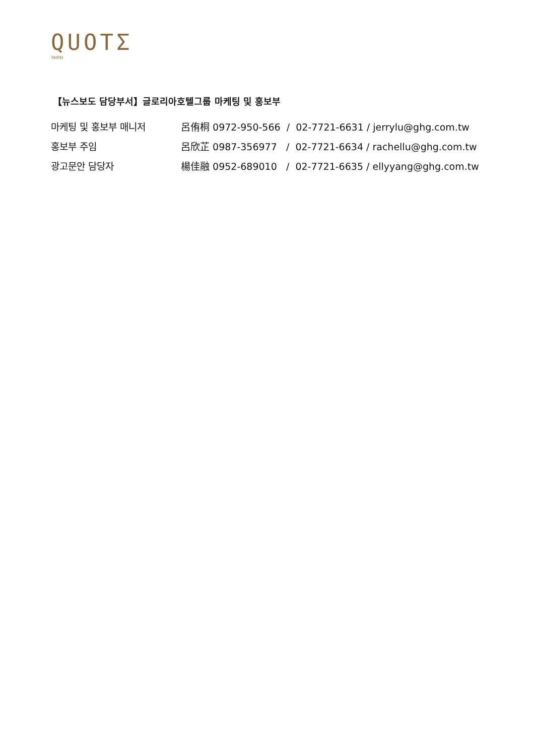QUOTΣ
TAIPEI
【뉴스보도 담당부서】글로리아호텔그룹 마케팅 및 홍보부
| 마케팅 및 홍보부 매니저 | 呂侑桐 0972-950-566 / 02-7721-6631 / jerrylu@ghg.com.tw |
| 홍보부 주임 | 呂欣芷 0987-356977 / 02-7721-6634 / rachellu@ghg.com.tw |
| 광고문안 담당자 | 楊佳融 0952-689010 / 02-7721-6635 / ellyyang@ghg.com.tw |